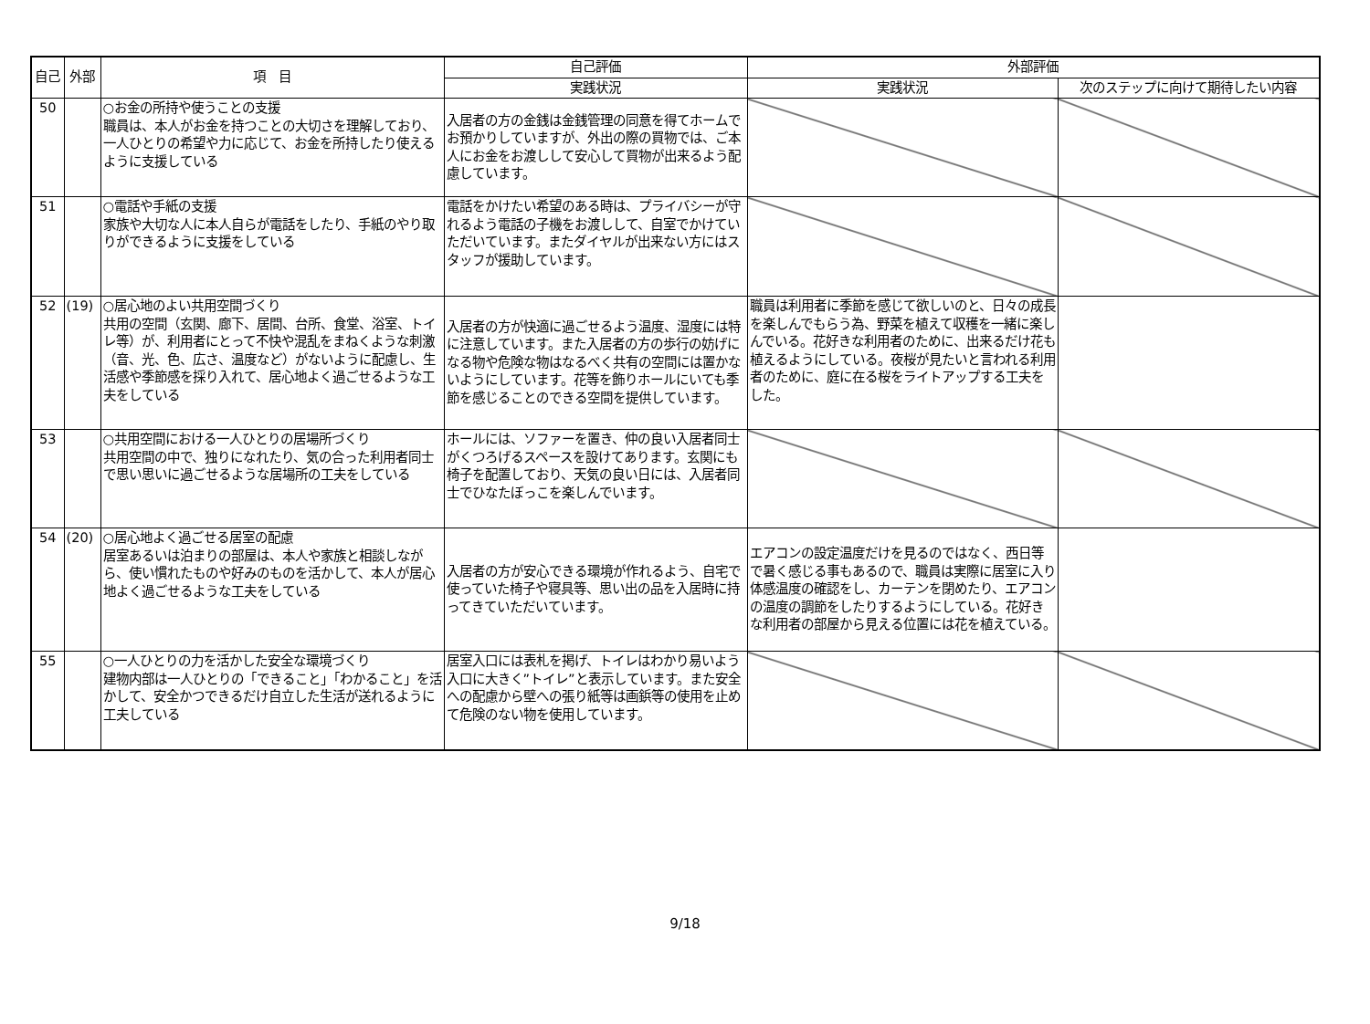| 自己 | 外部 | 項 目 | 自己評価 | 外部評価 | |
| --- | --- | --- | --- | --- | --- |
| | | | 実践状況 | 実践状況 | 次のステップに向けて期待したい内容 |
| 50 | | ○お金の所持や使うことの支援 職員は、本人がお金を持つことの大切さを理解しており、一人ひとりの希望や力に応じて、お金を所持したり使えるように支援している | 入居者の方の金銭は金銭管理の同意を得てホームでお預かりしていますが、外出の際の買物では、ご本人にお金をお渡しして安心して買物が出来るよう配慮しています。 | | |
| 51 | | ○電話や手紙の支援 家族や大切な人に本人自らが電話をしたり、手紙のやり取りができるように支援をしている | 電話をかけたい希望のある時は、プライバシーが守れるよう電話の子機をお渡しして、自室でかけていただいています。またダイヤルが出来ない方にはスタッフが援助しています。 | | |
| 52 | (19) | ○居心地のよい共用空間づくり 共用の空間（玄関、廊下、居間、台所、食堂、浴室、トイレ等）が、利用者にとって不快や混乱をまねくような刺激（音、光、色、広さ、温度など）がないように配慮し、生活感や季節感を採り入れて、居心地よく過ごせるような工夫をしている | 入居者の方が快適に過ごせるよう温度、湿度には特に注意しています。また入居者の方の歩行の妨げになる物や危険な物はなるべく共有の空間には置かないようにしています。花等を飾りホールにいても季節を感じることのできる空間を提供しています。 | 職員は利用者に季節を感じて欲しいのと、日々の成長を楽しんでもらう為、野菜を植えて収穫を一緒に楽しんでいる。花好きな利用者のために、出来るだけ花も植えるようにしている。夜桜が見たいと言われる利用者のために、庭に在る桜をライトアップする工夫をした。 | |
| 53 | | ○共用空間における一人ひとりの居場所づくり 共用空間の中で、独りになれたり、気の合った利用者同士で思い思いに過ごせるような居場所の工夫をしている | ホールには、ソファーを置き、仲の良い入居者同士がくつろげるスペースを設けてあります。玄関にも椅子を配置しており、天気の良い日には、入居者同士でひなたぼっこを楽しんでいます。 | | |
| 54 | (20) | ○居心地よく過ごせる居室の配慮 居室あるいは泊まりの部屋は、本人や家族と相談しながら、使い慣れたものや好みのものを活かして、本人が居心地よく過ごせるような工夫をしている | 入居者の方が安心できる環境が作れるよう、自宅で使っていた椅子や寝具等、思い出の品を入居時に持ってきていただいています。 | エアコンの設定温度だけを見るのではなく、西日等で暑く感じる事もあるので、職員は実際に居室に入り体感温度の確認をし、カーテンを閉めたり、エアコンの温度の調節をしたりするようにしている。花好きな利用者の部屋から見える位置には花を植えている。 | |
| 55 | | ○一人ひとりの力を活かした安全な環境づくり 建物内部は一人ひとりの「できること」「わかること」を活かして、安全かつできるだけ自立した生活が送れるように工夫している | 居室入口には表札を掲げ、トイレはわかり易いよう入口に大きく”トイレ”と表示しています。また安全への配慮から壁への張り紙等は画鋲等の使用を止めて危険のない物を使用しています。 | | |
9/18